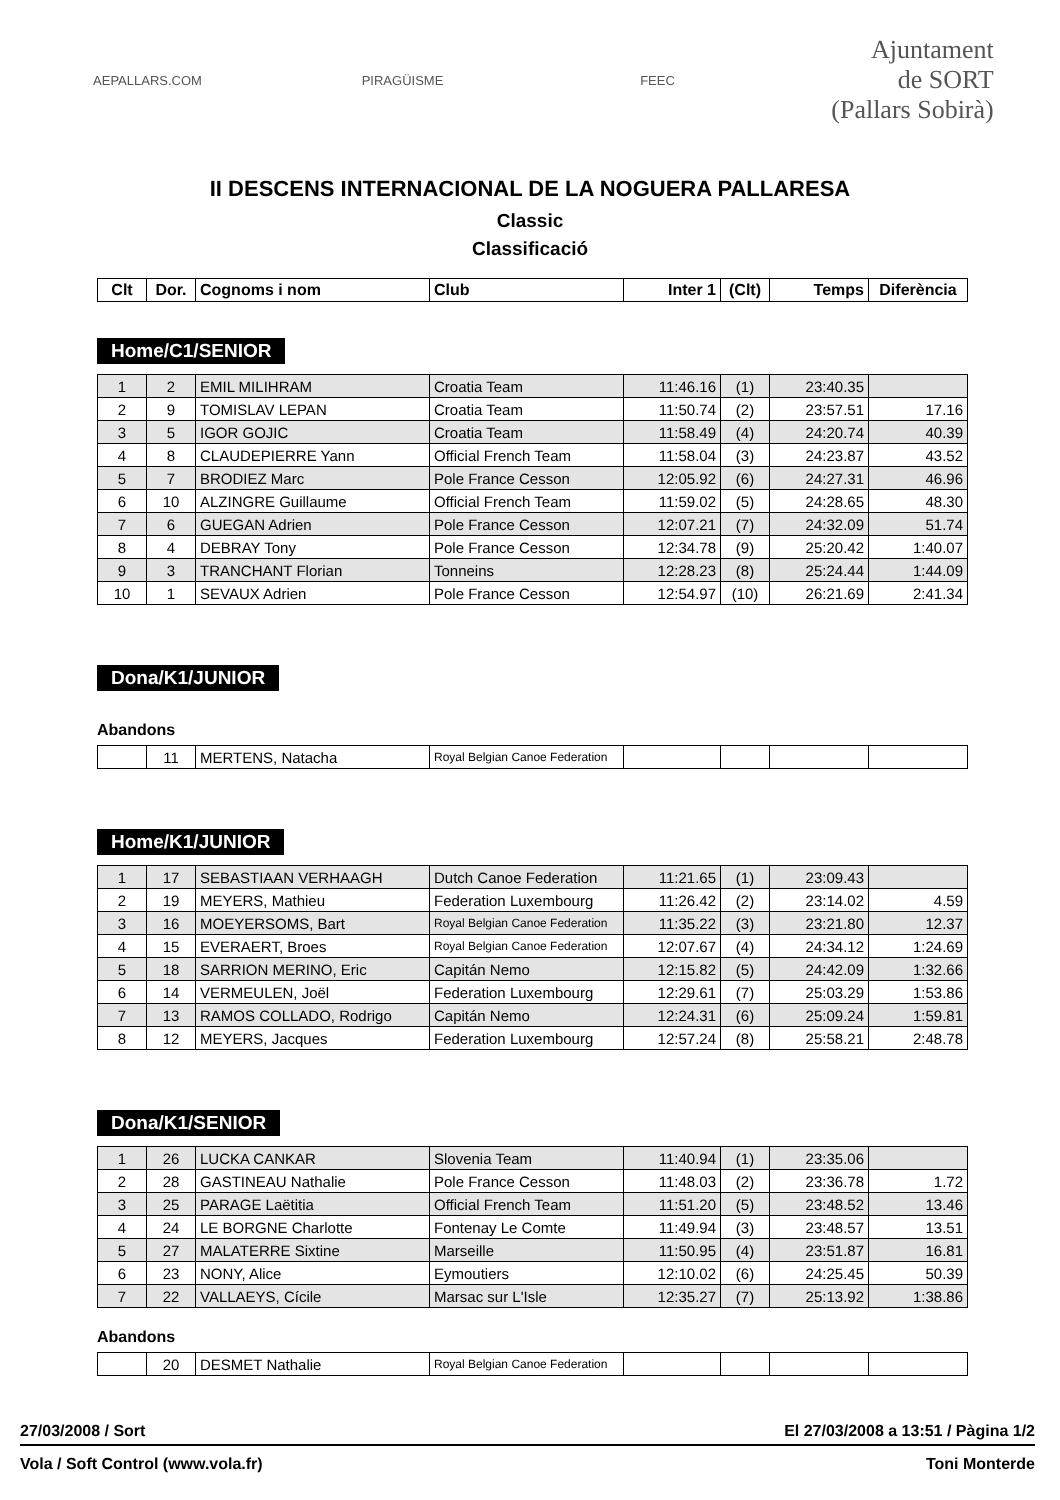AEPALLARS.COM PIRAGÜISME FEEC
Ajuntament
de SORT
(Pallars Sobirà)
II DESCENS INTERNACIONAL DE LA NOGUERA PALLARESA
Classic
Classificació
| Clt | Dor. | Cognoms i nom | Club | Inter 1 | (Clt) | Temps | Diferència |
| --- | --- | --- | --- | --- | --- | --- | --- |
Home/C1/SENIOR
| 1 | 2 | EMIL MILIHRAM | Croatia Team | 11:46.16 | (1) | 23:40.35 | |
| 2 | 9 | TOMISLAV LEPAN | Croatia Team | 11:50.74 | (2) | 23:57.51 | 17.16 |
| 3 | 5 | IGOR GOJIC | Croatia Team | 11:58.49 | (4) | 24:20.74 | 40.39 |
| 4 | 8 | CLAUDEPIERRE Yann | Official French Team | 11:58.04 | (3) | 24:23.87 | 43.52 |
| 5 | 7 | BRODIEZ Marc | Pole France Cesson | 12:05.92 | (6) | 24:27.31 | 46.96 |
| 6 | 10 | ALZINGRE Guillaume | Official French Team | 11:59.02 | (5) | 24:28.65 | 48.30 |
| 7 | 6 | GUEGAN Adrien | Pole France Cesson | 12:07.21 | (7) | 24:32.09 | 51.74 |
| 8 | 4 | DEBRAY Tony | Pole France Cesson | 12:34.78 | (9) | 25:20.42 | 1:40.07 |
| 9 | 3 | TRANCHANT Florian | Tonneins | 12:28.23 | (8) | 25:24.44 | 1:44.09 |
| 10 | 1 | SEVAUX Adrien | Pole France Cesson | 12:54.97 | (10) | 26:21.69 | 2:41.34 |
Dona/K1/JUNIOR
Abandons
| | 11 | MERTENS, Natacha | Royal Belgian Canoe Federation | | | | |
Home/K1/JUNIOR
| 1 | 17 | SEBASTIAAN VERHAAGH | Dutch Canoe Federation | 11:21.65 | (1) | 23:09.43 | |
| 2 | 19 | MEYERS, Mathieu | Federation Luxembourg | 11:26.42 | (2) | 23:14.02 | 4.59 |
| 3 | 16 | MOEYERSOMS, Bart | Royal Belgian Canoe Federation | 11:35.22 | (3) | 23:21.80 | 12.37 |
| 4 | 15 | EVERAERT, Broes | Royal Belgian Canoe Federation | 12:07.67 | (4) | 24:34.12 | 1:24.69 |
| 5 | 18 | SARRION MERINO, Eric | Capitán Nemo | 12:15.82 | (5) | 24:42.09 | 1:32.66 |
| 6 | 14 | VERMEULEN, Joël | Federation Luxembourg | 12:29.61 | (7) | 25:03.29 | 1:53.86 |
| 7 | 13 | RAMOS COLLADO, Rodrigo | Capitán Nemo | 12:24.31 | (6) | 25:09.24 | 1:59.81 |
| 8 | 12 | MEYERS, Jacques | Federation Luxembourg | 12:57.24 | (8) | 25:58.21 | 2:48.78 |
Dona/K1/SENIOR
| 1 | 26 | LUCKA CANKAR | Slovenia Team | 11:40.94 | (1) | 23:35.06 | |
| 2 | 28 | GASTINEAU Nathalie | Pole France Cesson | 11:48.03 | (2) | 23:36.78 | 1.72 |
| 3 | 25 | PARAGE Laëtitia | Official French Team | 11:51.20 | (5) | 23:48.52 | 13.46 |
| 4 | 24 | LE BORGNE Charlotte | Fontenay Le Comte | 11:49.94 | (3) | 23:48.57 | 13.51 |
| 5 | 27 | MALATERRE Sixtine | Marseille | 11:50.95 | (4) | 23:51.87 | 16.81 |
| 6 | 23 | NONY, Alice | Eymoutiers | 12:10.02 | (6) | 24:25.45 | 50.39 |
| 7 | 22 | VALLAEYS, Cícile | Marsac sur L'Isle | 12:35.27 | (7) | 25:13.92 | 1:38.86 |
Abandons
| | 20 | DESMET Nathalie | Royal Belgian Canoe Federation | | | | |
27/03/2008 / Sort El 27/03/2008 a 13:51 / Pàgina 1/2
Vola / Soft Control (www.vola.fr) Toni Monterde